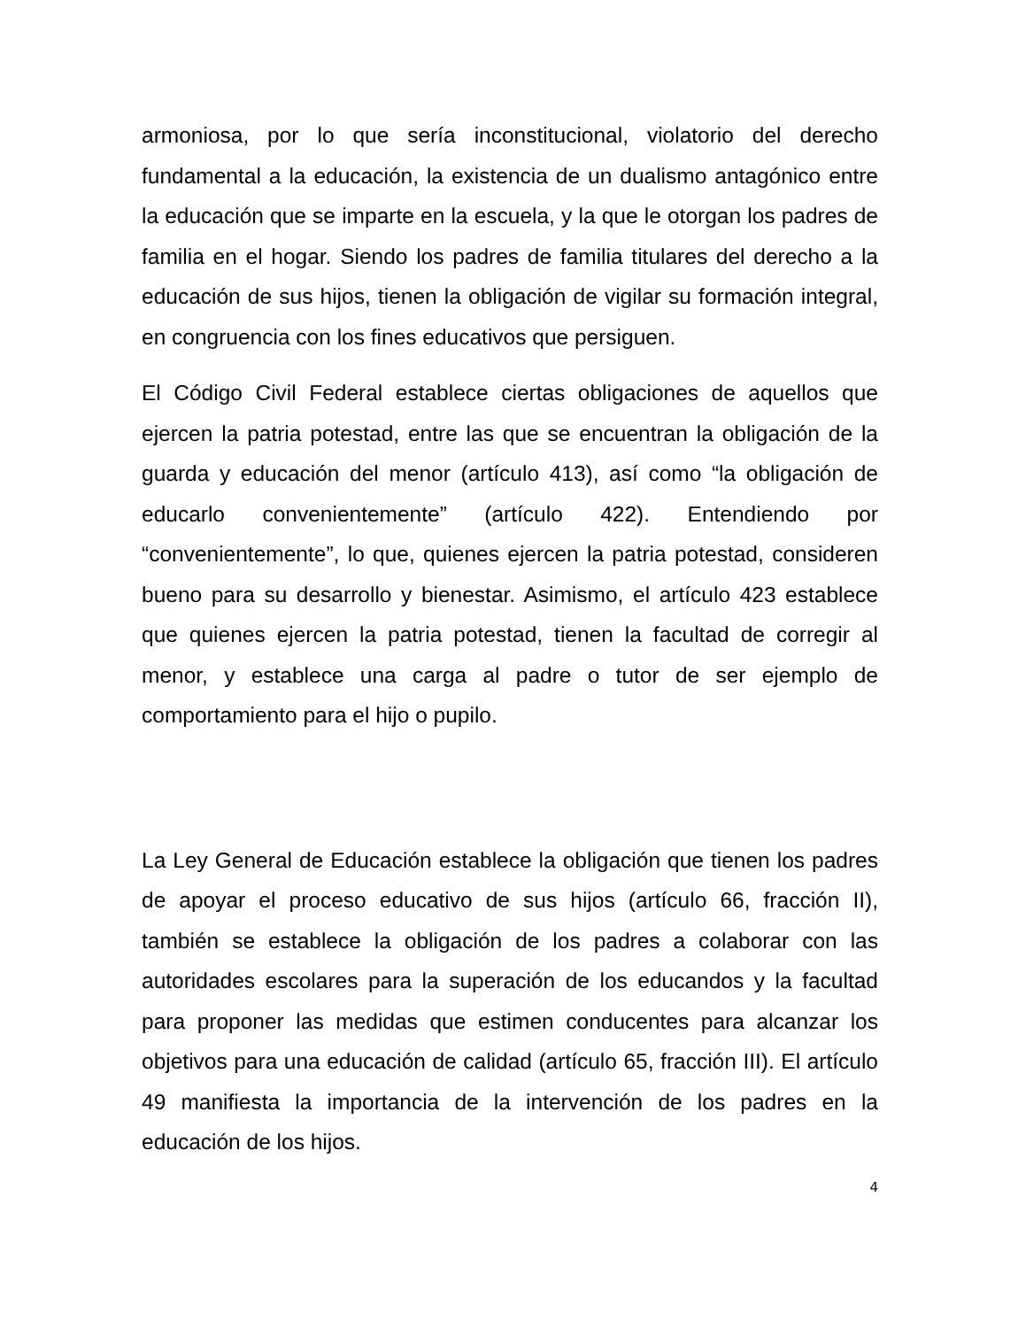armoniosa, por lo que sería inconstitucional, violatorio del derecho fundamental a la educación, la existencia de un dualismo antagónico entre la educación que se imparte en la escuela, y la que le otorgan los padres de familia en el hogar. Siendo los padres de familia titulares del derecho a la educación de sus hijos, tienen la obligación de vigilar su formación integral, en congruencia con los fines educativos que persiguen.
El Código Civil Federal establece ciertas obligaciones de aquellos que ejercen la patria potestad, entre las que se encuentran la obligación de la guarda y educación del menor (artículo 413), así como “la obligación de educarlo convenientemente” (artículo 422). Entendiendo por “convenientemente”, lo que, quienes ejercen la patria potestad, consideren bueno para su desarrollo y bienestar. Asimismo, el artículo 423 establece que quienes ejercen la patria potestad, tienen la facultad de corregir al menor, y establece una carga al padre o tutor de ser ejemplo de comportamiento para el hijo o pupilo.
La Ley General de Educación establece la obligación que tienen los padres de apoyar el proceso educativo de sus hijos (artículo 66, fracción II), también se establece la obligación de los padres a colaborar con las autoridades escolares para la superación de los educandos y la facultad para proponer las medidas que estimen conducentes para alcanzar los objetivos para una educación de calidad (artículo 65, fracción III). El artículo 49 manifiesta la importancia de la intervención de los padres en la educación de los hijos.
4